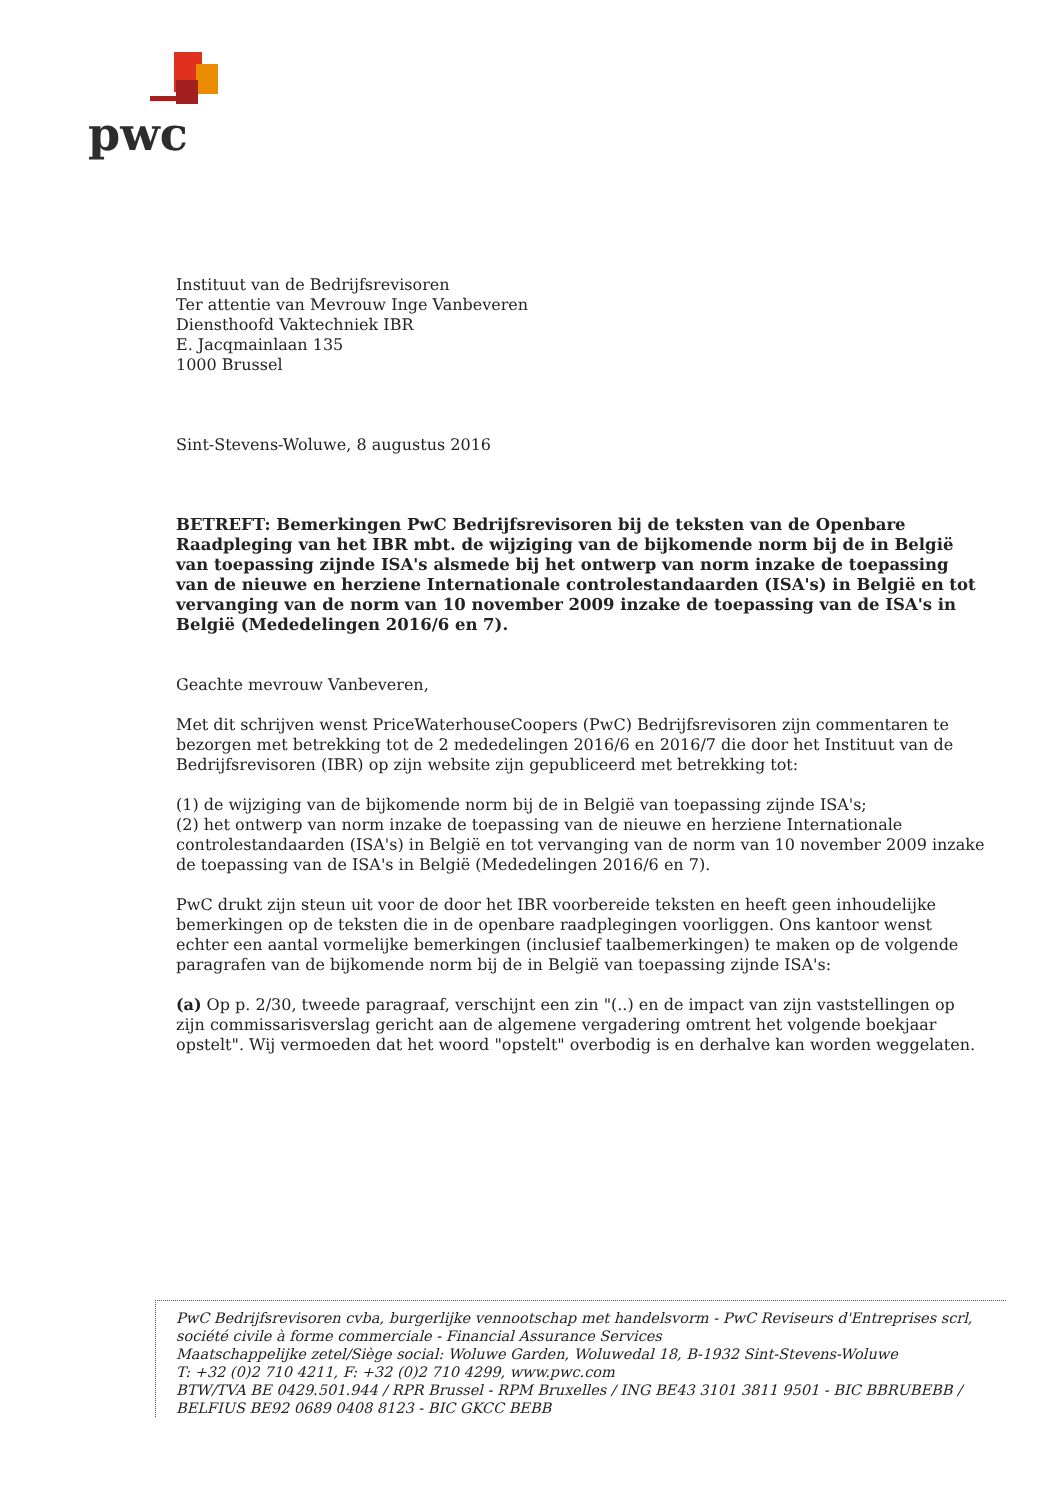pwc
Instituut van de Bedrijfsrevisoren
Ter attentie van Mevrouw Inge Vanbeveren
Diensthoofd Vaktechniek IBR
E. Jacqmainlaan 135
1000 Brussel
Sint-Stevens-Woluwe, 8 augustus 2016
BETREFT: Bemerkingen PwC Bedrijfsrevisoren bij de teksten van de Openbare Raadpleging van het IBR mbt. de wijziging van de bijkomende norm bij de in België van toepassing zijnde ISA's alsmede bij het ontwerp van norm inzake de toepassing van de nieuwe en herziene Internationale controlestandaarden (ISA's) in België en tot vervanging van de norm van 10 november 2009 inzake de toepassing van de ISA's in België (Mededelingen 2016/6 en 7).
Geachte mevrouw Vanbeveren,
Met dit schrijven wenst PriceWaterhouseCoopers (PwC) Bedrijfsrevisoren zijn commentaren te bezorgen met betrekking tot de 2 mededelingen 2016/6 en 2016/7 die door het Instituut van de Bedrijfsrevisoren (IBR) op zijn website zijn gepubliceerd met betrekking tot:
(1) de wijziging van de bijkomende norm bij de in België van toepassing zijnde ISA's;
(2) het ontwerp van norm inzake de toepassing van de nieuwe en herziene Internationale controlestandaarden (ISA's) in België en tot vervanging van de norm van 10 november 2009 inzake de toepassing van de ISA's in België (Mededelingen 2016/6 en 7).
PwC drukt zijn steun uit voor de door het IBR voorbereide teksten en heeft geen inhoudelijke bemerkingen op de teksten die in de openbare raadplegingen voorliggen. Ons kantoor wenst echter een aantal vormelijke bemerkingen (inclusief taalbemerkingen) te maken op de volgende paragrafen van de bijkomende norm bij de in België van toepassing zijnde ISA's:
(a) Op p. 2/30, tweede paragraaf, verschijnt een zin "(..) en de impact van zijn vaststellingen op zijn commissarisverslag gericht aan de algemene vergadering omtrent het volgende boekjaar opstelt". Wij vermoeden dat het woord "opstelt" overbodig is en derhalve kan worden weggelaten.
PwC Bedrijfsrevisoren cvba, burgerlijke vennootschap met handelsvorm - PwC Reviseurs d'Entreprises scrl, société civile à forme commerciale - Financial Assurance Services
Maatschappelijke zetel/Siège social: Woluwe Garden, Woluwedal 18, B-1932 Sint-Stevens-Woluwe
T: +32 (0)2 710 4211, F: +32 (0)2 710 4299, www.pwc.com
BTW/TVA BE 0429.501.944 / RPR Brussel - RPM Bruxelles / ING BE43 3101 3811 9501 - BIC BBRUBEBB / BELFIUS BE92 0689 0408 8123 - BIC GKCC BEBB